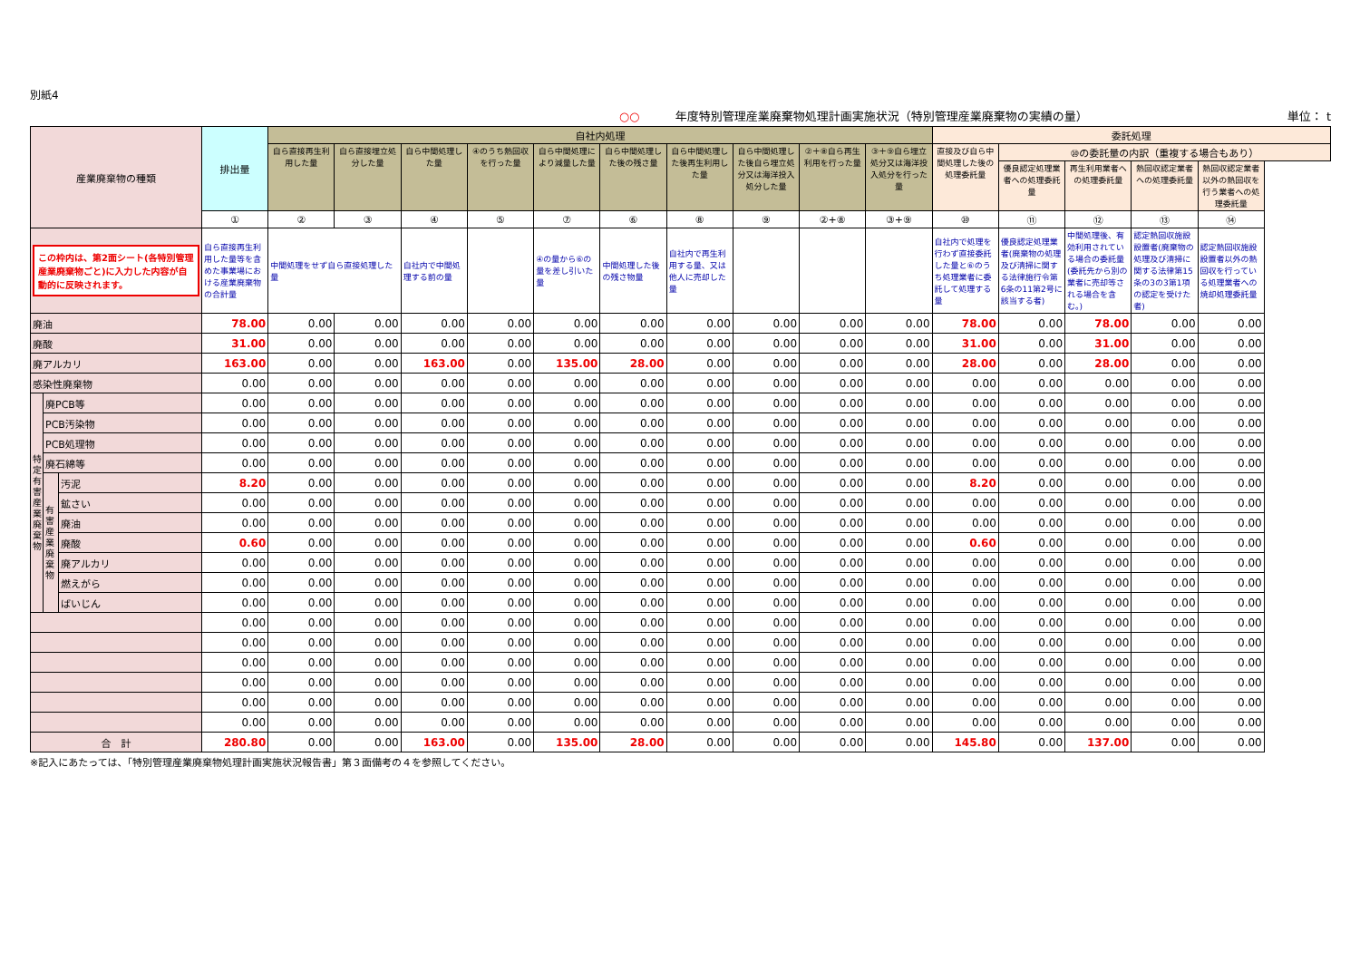別紙4
○○　　　年度特別管理産業廃棄物処理計画実施状況（特別管理産業廃棄物の実績の量） 単位： t
| 産業廃棄物の種類 | | | 排出量 | 自社内処理 | | | | | | | | | | 委託処理 | | | | |
| --- | --- | --- | --- | --- | --- | --- | --- | --- | --- | --- | --- | --- | --- | --- | --- | --- | --- | --- |
| | | | | 自ら直接再生利用した量 | 自ら直接埋立処分した量 | 自ら中間処理した量 | ④のうち熱回収を行った量 | 自ら中間処理により減量した量 | 自ら中間処理した後の残さ量 | 自ら中間処理した後再生利用した量 | 自ら中間処理した後自ら埋立処分又は海洋投入処分した量 | ②＋⑧自ら再生利用を行った量 | ③＋⑨自ら埋立処分又は海洋投入処分を行った量 | 直接及び自ら中間処理した後の処理委託量 | ⑩の委託量の内訳（重複する場合もあり） | | | |
| | | | | | | | | | | | | | | | 優良認定処理業者への処理委託量 | 再生利用業者への処理委託量 | 熱回収認定業者への処理委託量 | 熱回収認定業者以外の熱回収を行う業者への処理委託量 |
| | | | ① | ② | ③ | ④ | ⑤ | ⑦ | ⑥ | ⑧ | ⑨ | ②+⑧ | ③+⑨ | ⑩ | ⑪ | ⑫ | ⑬ | ⑭ |
| この枠内は、第2面シート(各特別管理産業廃棄物ごと)に入力した内容が自動的に反映されます。 | | | 自ら直接再生利用した量等を含めた事業場における産業廃棄物の合計量 | 中間処理をせず自ら直接処理した量 | | 自社内で中間処理する前の量 | | ④の量から⑥の量を差し引いた量 | 中間処理した後の残さ物量 | 自社内で再生利用する量、又は他人に売却した量 | | | | 自社内で処理を行わず直接委託した量と⑥のうち処理業者に委託して処理する量 | 優良認定処理業者(廃棄物の処理及び清掃に関する法律施行令第6条の11第2号に該当する者) | 中間処理後、有効利用されている場合の委託量(委託先から別の業者に売却等される場合を含む。) | 認定熱回収施設設置者(廃棄物の処理及び清掃に関する法律第15条の3の3第1項の認定を受けた者) | 認定熱回収施設設置者以外の熱回収を行っている処理業者への焼却処理委託量 |
| 廃油 | | | 78.00 | 0.00 | 0.00 | 0.00 | 0.00 | 0.00 | 0.00 | 0.00 | 0.00 | 0.00 | 0.00 | 78.00 | 0.00 | 78.00 | 0.00 | 0.00 |
| 廃酸 | | | 31.00 | 0.00 | 0.00 | 0.00 | 0.00 | 0.00 | 0.00 | 0.00 | 0.00 | 0.00 | 0.00 | 31.00 | 0.00 | 31.00 | 0.00 | 0.00 |
| 廃アルカリ | | | 163.00 | 0.00 | 0.00 | 163.00 | 0.00 | 135.00 | 28.00 | 0.00 | 0.00 | 0.00 | 0.00 | 28.00 | 0.00 | 28.00 | 0.00 | 0.00 |
| 感染性廃棄物 | | | 0.00 | 0.00 | 0.00 | 0.00 | 0.00 | 0.00 | 0.00 | 0.00 | 0.00 | 0.00 | 0.00 | 0.00 | 0.00 | 0.00 | 0.00 | 0.00 |
| 特定有害産業廃棄物 | 廃PCB等 | | 0.00 | 0.00 | 0.00 | 0.00 | 0.00 | 0.00 | 0.00 | 0.00 | 0.00 | 0.00 | 0.00 | 0.00 | 0.00 | 0.00 | 0.00 | 0.00 |
| | PCB汚染物 | | 0.00 | 0.00 | 0.00 | 0.00 | 0.00 | 0.00 | 0.00 | 0.00 | 0.00 | 0.00 | 0.00 | 0.00 | 0.00 | 0.00 | 0.00 | 0.00 |
| | PCB処理物 | | 0.00 | 0.00 | 0.00 | 0.00 | 0.00 | 0.00 | 0.00 | 0.00 | 0.00 | 0.00 | 0.00 | 0.00 | 0.00 | 0.00 | 0.00 | 0.00 |
| | 廃石綿等 | | 0.00 | 0.00 | 0.00 | 0.00 | 0.00 | 0.00 | 0.00 | 0.00 | 0.00 | 0.00 | 0.00 | 0.00 | 0.00 | 0.00 | 0.00 | 0.00 |
| | 有害産業廃棄物 | 汚泥 | 8.20 | 0.00 | 0.00 | 0.00 | 0.00 | 0.00 | 0.00 | 0.00 | 0.00 | 0.00 | 0.00 | 8.20 | 0.00 | 0.00 | 0.00 | 0.00 |
| | | 鉱さい | 0.00 | 0.00 | 0.00 | 0.00 | 0.00 | 0.00 | 0.00 | 0.00 | 0.00 | 0.00 | 0.00 | 0.00 | 0.00 | 0.00 | 0.00 | 0.00 |
| | | 廃油 | 0.00 | 0.00 | 0.00 | 0.00 | 0.00 | 0.00 | 0.00 | 0.00 | 0.00 | 0.00 | 0.00 | 0.00 | 0.00 | 0.00 | 0.00 | 0.00 |
| | | 廃酸 | 0.60 | 0.00 | 0.00 | 0.00 | 0.00 | 0.00 | 0.00 | 0.00 | 0.00 | 0.00 | 0.00 | 0.60 | 0.00 | 0.00 | 0.00 | 0.00 |
| | | 廃アルカリ | 0.00 | 0.00 | 0.00 | 0.00 | 0.00 | 0.00 | 0.00 | 0.00 | 0.00 | 0.00 | 0.00 | 0.00 | 0.00 | 0.00 | 0.00 | 0.00 |
| | | 燃えがら | 0.00 | 0.00 | 0.00 | 0.00 | 0.00 | 0.00 | 0.00 | 0.00 | 0.00 | 0.00 | 0.00 | 0.00 | 0.00 | 0.00 | 0.00 | 0.00 |
| | | ばいじん | 0.00 | 0.00 | 0.00 | 0.00 | 0.00 | 0.00 | 0.00 | 0.00 | 0.00 | 0.00 | 0.00 | 0.00 | 0.00 | 0.00 | 0.00 | 0.00 |
| | | | 0.00 | 0.00 | 0.00 | 0.00 | 0.00 | 0.00 | 0.00 | 0.00 | 0.00 | 0.00 | 0.00 | 0.00 | 0.00 | 0.00 | 0.00 | 0.00 |
| | | | 0.00 | 0.00 | 0.00 | 0.00 | 0.00 | 0.00 | 0.00 | 0.00 | 0.00 | 0.00 | 0.00 | 0.00 | 0.00 | 0.00 | 0.00 | 0.00 |
| | | | 0.00 | 0.00 | 0.00 | 0.00 | 0.00 | 0.00 | 0.00 | 0.00 | 0.00 | 0.00 | 0.00 | 0.00 | 0.00 | 0.00 | 0.00 | 0.00 |
| | | | 0.00 | 0.00 | 0.00 | 0.00 | 0.00 | 0.00 | 0.00 | 0.00 | 0.00 | 0.00 | 0.00 | 0.00 | 0.00 | 0.00 | 0.00 | 0.00 |
| | | | 0.00 | 0.00 | 0.00 | 0.00 | 0.00 | 0.00 | 0.00 | 0.00 | 0.00 | 0.00 | 0.00 | 0.00 | 0.00 | 0.00 | 0.00 | 0.00 |
| | | | 0.00 | 0.00 | 0.00 | 0.00 | 0.00 | 0.00 | 0.00 | 0.00 | 0.00 | 0.00 | 0.00 | 0.00 | 0.00 | 0.00 | 0.00 | 0.00 |
| 合 計 | | | 280.80 | 0.00 | 0.00 | 163.00 | 0.00 | 135.00 | 28.00 | 0.00 | 0.00 | 0.00 | 0.00 | 145.80 | 0.00 | 137.00 | 0.00 | 0.00 |
※記入にあたっては、「特別管理産業廃棄物処理計画実施状況報告書」第３面備考の４を参照してください。